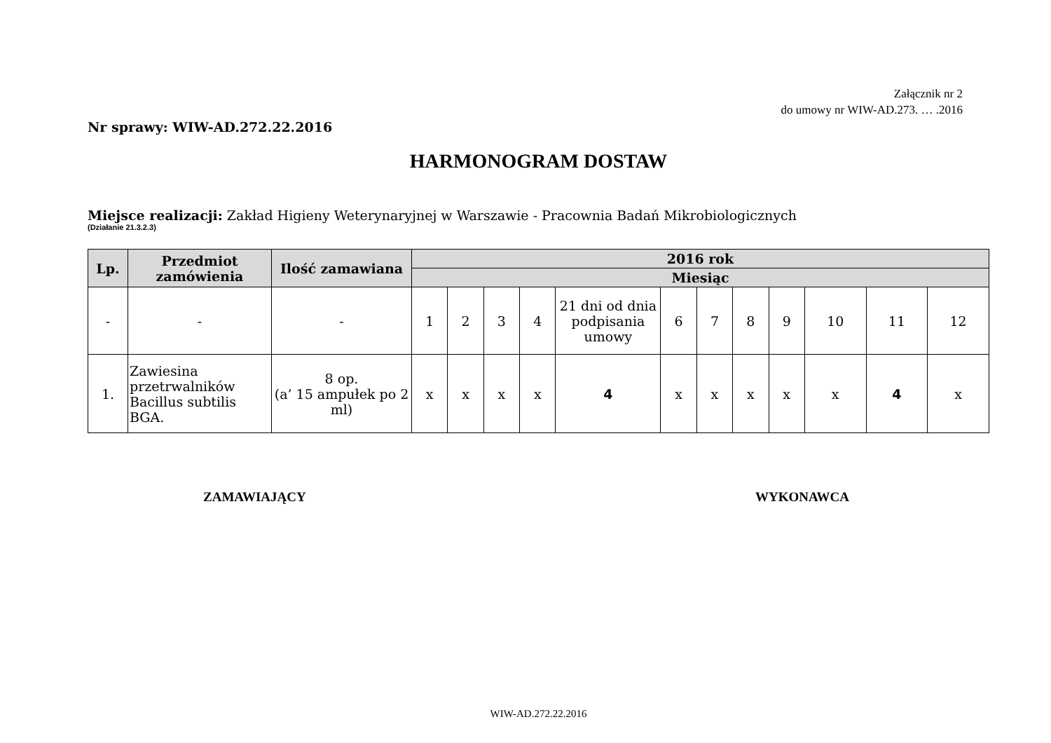Załącznik nr 2
do umowy nr WIW-AD.273. … .2016
Nr sprawy: WIW-AD.272.22.2016
HARMONOGRAM DOSTAW
Miejsce realizacji: Zakład Higieny Weterynaryjnej w Warszawie - Pracownia Badań Mikrobiologicznych
(Działanie 21.3.2.3)
| Lp. | Przedmiot zamówienia | Ilość zamawiana | 2016 rok | | | | | | | | | | | |
| --- | --- | --- | --- | --- | --- | --- | --- | --- | --- | --- | --- | --- | --- | --- |
| | | | Miesiąc | | | | | | | | | | | |
| - | - | - | 1 | 2 | 3 | 4 | 21 dni od dnia podpisania umowy | 6 | 7 | 8 | 9 | 10 | 11 | 12 |
| 1. | Zawiesina przetrwalników Bacillus subtilis BGA. | 8 op. (a’ 15 ampułek po 2 ml) | x | x | x | x | 4 | x | x | x | x | x | 4 | x |
ZAMAWIAJĄCY WYKONAWCA
WIW-AD.272.22.2016